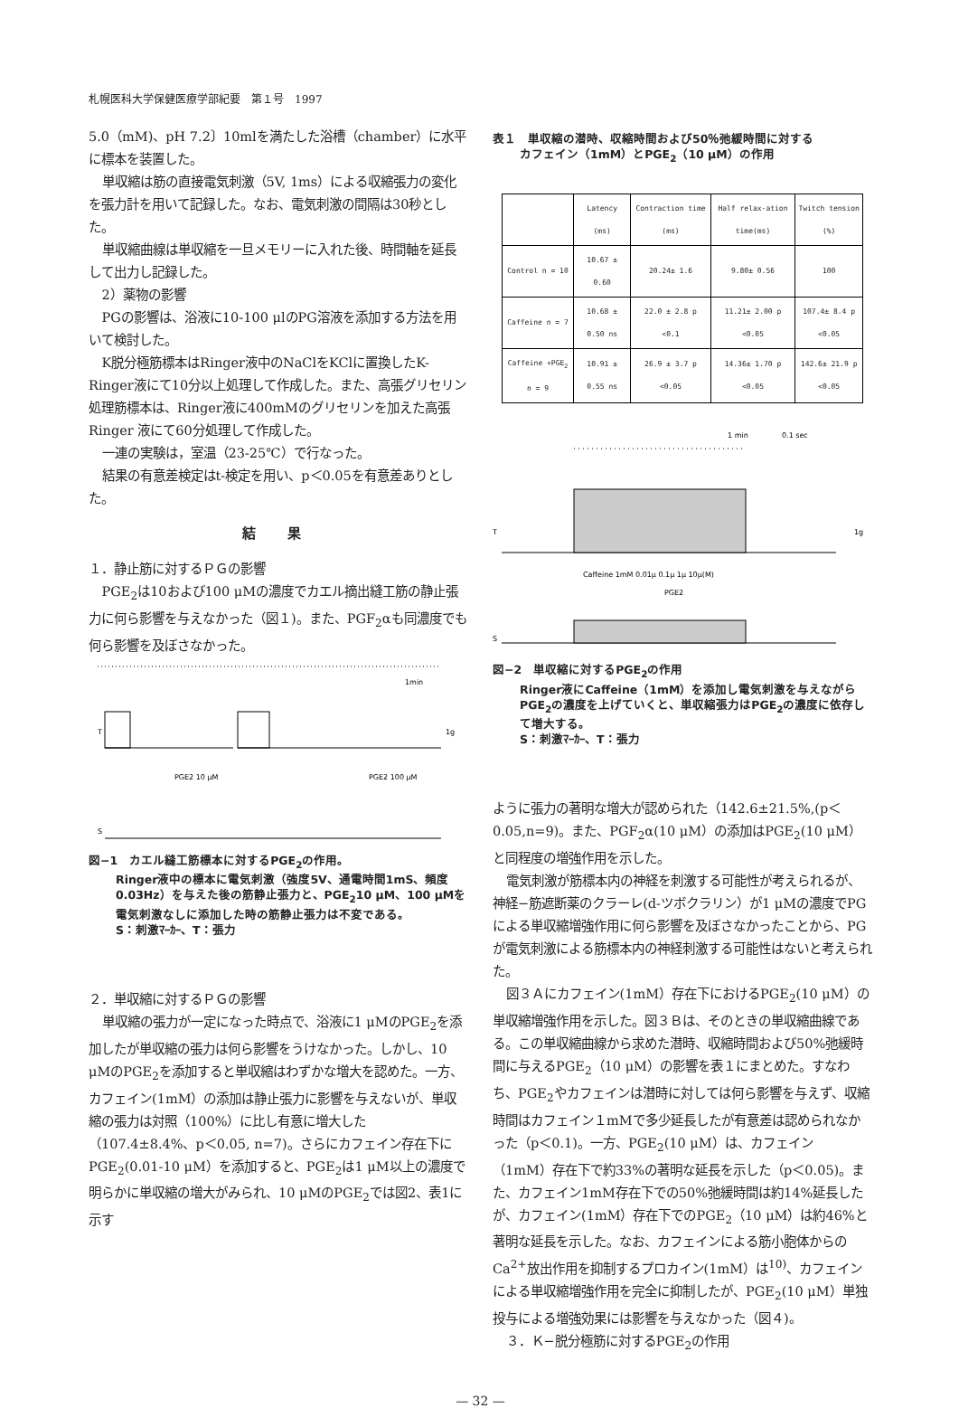札幌医科大学保健医療学部紀要　第１号　1997
5.0（mM)、pH 7.2〕10mlを満たした浴槽（chamber）に水平に標本を装置した。
単収縮は筋の直接電気刺激（5V, 1ms）による収縮張力の変化を張力計を用いて記録した。なお、電気刺激の間隔は30秒とした。
単収縮曲線は単収縮を一旦メモリーに入れた後、時間軸を延長して出力し記録した。
2）薬物の影響
PGの影響は、浴液に10-100 μlのPG溶液を添加する方法を用いて検討した。
K脱分極筋標本はRinger液中のNaClをKClに置換したK-Ringer液にて10分以上処理して作成した。また、高張グリセリン処理筋標本は、Ringer液に400mMのグリセリンを加えた高張 Ringer 液にて60分処理して作成した。
一連の実験は，室温（23-25℃）で行なった。
結果の有意差検定はt-検定を用い、p＜0.05を有意差ありとした。
結 果
１．静止筋に対するＰＧの影響
PGE<sub>2</sub>は10および100 μMの濃度でカエル摘出縫工筋の静止張力に何ら影響を与えなかった（図１)。また、PGF<sub>2</sub>αも同濃度でも何ら影響を及ぼさなかった。
1min
T
1g
PGE2 10 μM
PGE2 100 μM
S
図−1　カエル縫工筋標本に対するPGE<sub>2</sub>の作用。
Ringer液中の標本に電気刺激（強度5V、通電時間1mS、頻度0.03Hz）を与えた後の筋静止張力と、PGE<sub>2</sub>10 μM、100 μMを電気刺激なしに添加した時の筋静止張力は不変である。
S：刺激ﾏｰｶｰ、T：張力
２．単収縮に対するＰＧの影響
単収縮の張力が一定になった時点で、浴液に1 μMのPGE<sub>2</sub>を添加したが単収縮の張力は何ら影響をうけなかった。しかし、10 μMのPGE<sub>2</sub>を添加すると単収縮はわずかな増大を認めた。一方、カフェイン(1mM）の添加は静止張力に影響を与えないが、単収縮の張力は対照（100%）に比し有意に増大した（107.4±8.4%、p＜0.05, n=7)。さらにカフェイン存在下にPGE<sub>2</sub>(0.01-10 μM）を添加すると、PGE<sub>2</sub>は1 μM以上の濃度で明らかに単収縮の増大がみられ、10 μMのPGE<sub>2</sub>では図2、表1に示す
表１　単収縮の潜時、収縮時間および50％弛緩時間に対する
カフェイン（1mM）とPGE<sub>2</sub>（10 μM）の作用
| | Latency (ms) | Contraction time (ms) | Half relax-ation time(ms) | Twitch tension (%) |
| --- | --- | --- | --- | --- |
| Control n = 10 | 10.67 ± 0.60 | 20.24± 1.6 | 9.80± 0.56 | 100 |
| Caffeine n = 7 | 10.68 ± 0.50 ns | 22.0 ± 2.8 p <0.1 | 11.21± 2.00 p <0.05 | 107.4± 8.4 p <0.05 |
| Caffeine +PGE<sub>2</sub> n = 9 | 10.91 ± 0.55 ns | 26.9 ± 3.7 p <0.05 | 14.36± 1.70 p <0.05 | 142.6± 21.9 p <0.05 |
1 min
0.1 sec
T
1g
Caffeine 1mM 0.01μ 0.1μ 1μ 10μ(M)
PGE2
S
図−2　単収縮に対するPGE<sub>2</sub>の作用
Ringer液にCaffeine（1mM）を添加し電気刺激を与えながらPGE<sub>2</sub>の濃度を上げていくと、単収縮張力はPGE<sub>2</sub>の濃度に依存して増大する。
S：刺激ﾏｰｶｰ、T：張力
ように張力の著明な増大が認められた（142.6±21.5%,(p＜0.05,n=9)。また、PGF<sub>2</sub>α(10 μM）の添加はPGE<sub>2</sub>(10 μM）と同程度の増強作用を示した。
電気刺激が筋標本内の神経を刺激する可能性が考えられるが、神経−筋遮断薬のクラーレ(d-ツボクラリン）が1 μMの濃度でPGによる単収縮増強作用に何ら影響を及ぼさなかったことから、PGが電気刺激による筋標本内の神経刺激する可能性はないと考えられた。
図３Ａにカフェイン(1mM）存在下におけるPGE<sub>2</sub>(10 μM）の単収縮増強作用を示した。図３Ｂは、そのときの単収縮曲線である。この単収縮曲線から求めた潜時、収縮時間および50%弛緩時間に与えるPGE<sub>2</sub>（10 μM）の影響を表１にまとめた。すなわち、PGE<sub>2</sub>やカフェインは潜時に対しては何ら影響を与えず、収縮時間はカフェイン１mMで多少延長したが有意差は認められなかった（p＜0.1)。一方、PGE<sub>2</sub>(10 μM）は、カフェイン（1mM）存在下で約33%の著明な延長を示した（p＜0.05)。また、カフェイン1mM存在下での50%弛緩時間は約14%延長したが、カフェイン(1mM）存在下でのPGE<sub>2</sub>（10 μM）は約46%と著明な延長を示した。なお、カフェインによる筋小胞体からのCa<sup>2+</sup>放出作用を抑制するプロカイン(1mM）は<sup>10)</sup>、カフェインによる単収縮増強作用を完全に抑制したが、PGE<sub>2</sub>(10 μM）単独投与による増強効果には影響を与えなかった（図４)。
３．Ｋ−脱分極筋に対するPGE<sub>2</sub>の作用
— 32 —